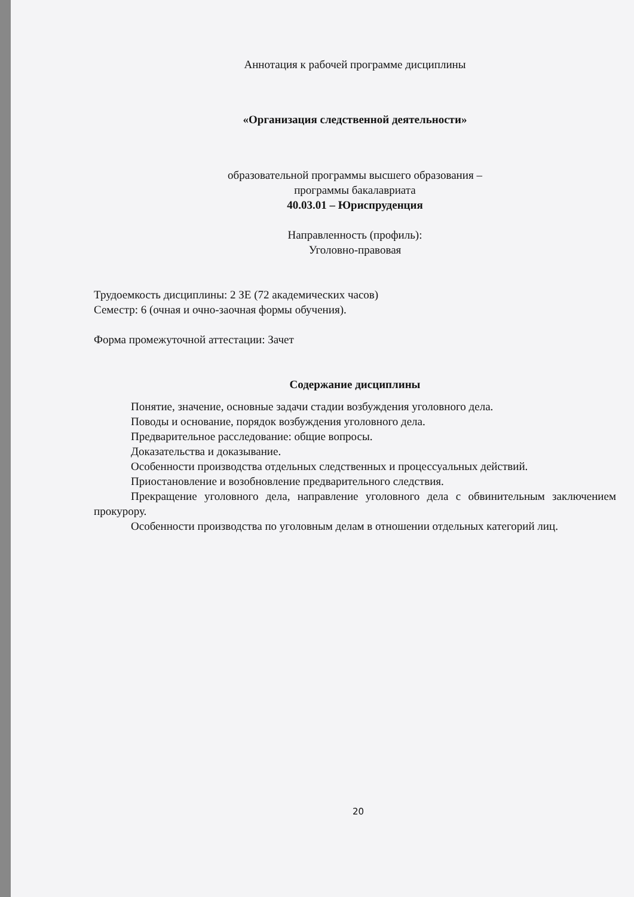Аннотация к рабочей программе дисциплины
«Организация следственной деятельности»
образовательной программы высшего образования –
программы бакалавриата
40.03.01 – Юриспруденция
Направленность (профиль):
Уголовно-правовая
Трудоемкость дисциплины: 2 ЗЕ (72 академических часов)
Семестр: 6 (очная и очно-заочная формы обучения).
Форма промежуточной аттестации: Зачет
Содержание дисциплины
Понятие, значение, основные задачи стадии возбуждения уголовного дела.
Поводы и основание, порядок возбуждения уголовного дела.
Предварительное расследование: общие вопросы.
Доказательства и доказывание.
Особенности производства отдельных следственных и процессуальных действий.
Приостановление и возобновление предварительного следствия.
Прекращение уголовного дела, направление уголовного дела с обвинительным заключением прокурору.
Особенности производства по уголовным делам в отношении отдельных категорий лиц.
20